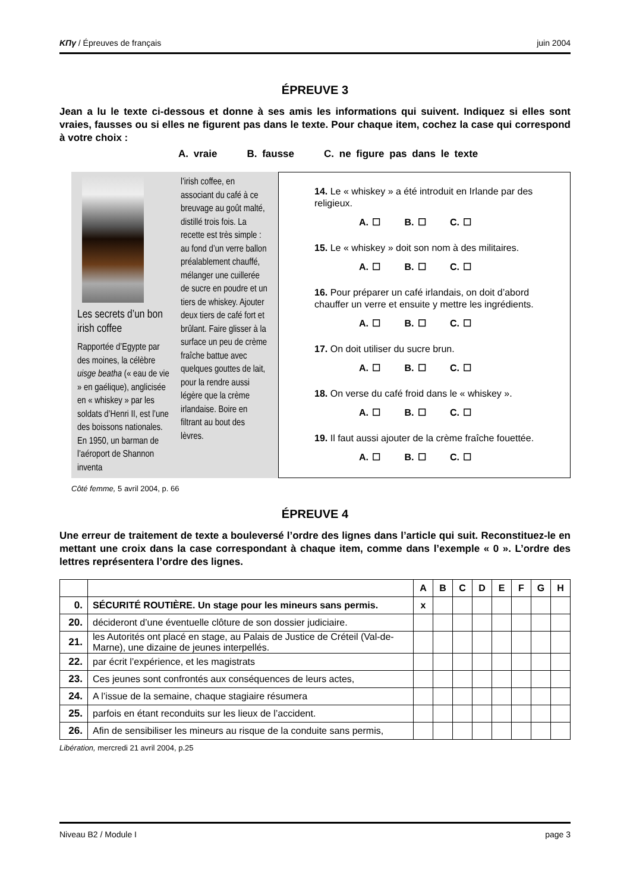ΚΠγ / Épreuves de français juin 2004
ÉPREUVE 3
Jean a lu le texte ci-dessous et donne à ses amis les informations qui suivent. Indiquez si elles sont vraies, fausses ou si elles ne figurent pas dans le texte. Pour chaque item, cochez la case qui correspond à votre choix :
A. vraie B. fausse C. ne figure pas dans le texte
Les secrets d’un bon irish coffee
Rapportée d’Egypte par des moines, la célèbre uisge beatha (« eau de vie » en gaélique), anglicisée en « whiskey » par les soldats d’Henri II, est l’une des boissons nationales. En 1950, un barman de l’aéroport de Shannon inventa
l’irish coffee, en associant du café à ce breuvage au goût malté, distillé trois fois. La recette est très simple : au fond d’un verre ballon préalablement chauffé, mélanger une cuillerée de sucre en poudre et un tiers de whiskey. Ajouter deux tiers de café fort et brûlant. Faire glisser à la surface un peu de crème fraîche battue avec quelques gouttes de lait, pour la rendre aussi légère que la crème irlandaise. Boire en filtrant au bout des lèvres.
14. Le « whiskey » a été introduit en Irlande par des religieux.
A. ☐ B. ☐ C. ☐
15. Le « whiskey » doit son nom à des militaires.
A. ☐ B. ☐ C. ☐
16. Pour préparer un café irlandais, on doit d’abord chauffer un verre et ensuite y mettre les ingrédients.
A. ☐ B. ☐ C. ☐
17. On doit utiliser du sucre brun.
A. ☐ B. ☐ C. ☐
18. On verse du café froid dans le « whiskey ».
A. ☐ B. ☐ C. ☐
19. Il faut aussi ajouter de la crème fraîche fouettée.
A. ☐ B. ☐ C. ☐
Côté femme, 5 avril 2004, p. 66
ÉPREUVE 4
Une erreur de traitement de texte a bouleversé l’ordre des lignes dans l’article qui suit. Reconstituez-le en mettant une croix dans la case correspondant à chaque item, comme dans l’exemple « 0 ». L’ordre des lettres représentera l’ordre des lignes.
| | | A | B | C | D | E | F | G | H |
| 0. | SÉCURITÉ ROUTIÈRE. Un stage pour les mineurs sans permis. | x | | | | | | | |
| 20. | décideront d’une éventuelle clôture de son dossier judiciaire. | | | | | | | | |
| 21. | les Autorités ont placé en stage, au Palais de Justice de Créteil (Val-de-Marne), une dizaine de jeunes interpellés. | | | | | | | | |
| 22. | par écrit l’expérience, et les magistrats | | | | | | | | |
| 23. | Ces jeunes sont confrontés aux conséquences de leurs actes, | | | | | | | | |
| 24. | A l’issue de la semaine, chaque stagiaire résumera | | | | | | | | |
| 25. | parfois en étant reconduits sur les lieux de l’accident. | | | | | | | | |
| 26. | Afin de sensibiliser les mineurs au risque de la conduite sans permis, | | | | | | | | |
Libération, mercredi 21 avril 2004, p.25
Niveau B2 / Module I page 3